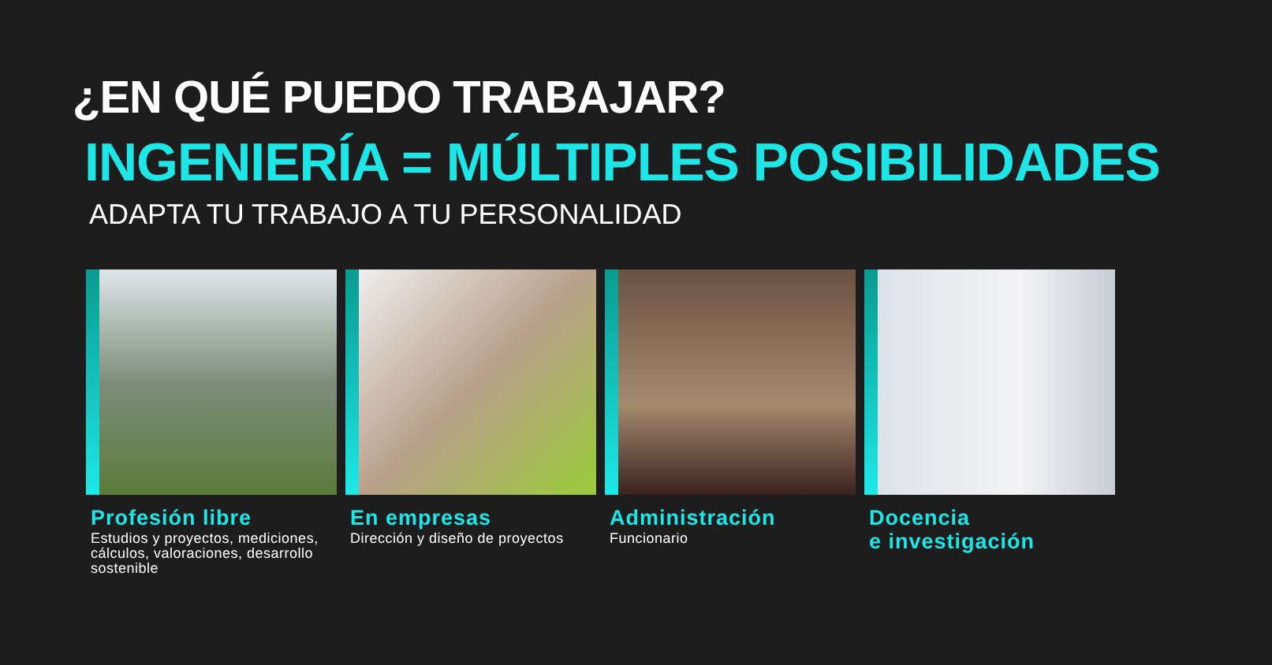¿EN QUÉ PUEDO TRABAJAR?
INGENIERÍA = MÚLTIPLES POSIBILIDADES
ADAPTA TU TRABAJO A TU PERSONALIDAD
Profesión libre
Estudios y proyectos, mediciones, cálculos, valoraciones, desarrollo sostenible
En empresas
Dirección y diseño de proyectos
Administración
Funcionario
Docencia
e investigación